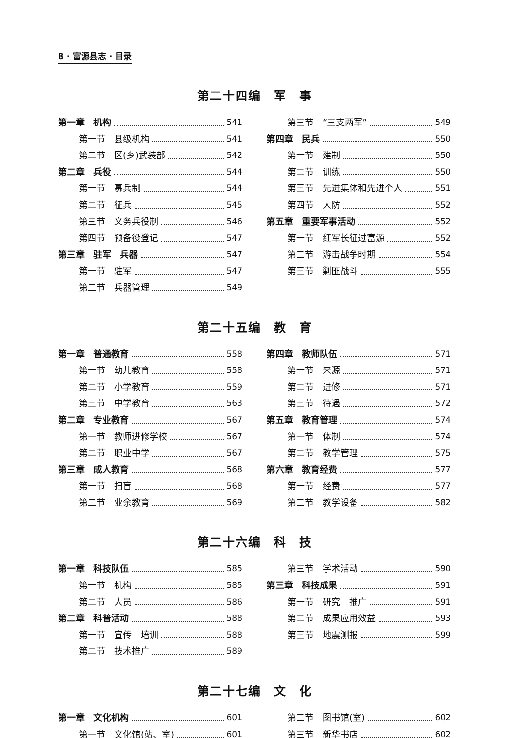8 · 富源县志 · 目录
第二十四编　军　事
第一章　机构 541
第一节　县级机构 541
第二节　区(乡)武装部 542
第二章　兵役 544
第一节　募兵制 544
第二节　征兵 545
第三节　义务兵役制 546
第四节　预备役登记 547
第三章　驻军　兵器 547
第一节　驻军 547
第二节　兵器管理 549
第三节　“三支两军” 549
第四章　民兵 550
第一节　建制 550
第二节　训练 550
第三节　先进集体和先进个人 551
第四节　人防 552
第五章　重要军事活动 552
第一节　红军长征过富源 552
第二节　游击战争时期 554
第三节　剿匪战斗 555
第二十五编　教　育
第一章　普通教育 558
第一节　幼儿教育 558
第二节　小学教育 559
第三节　中学教育 563
第二章　专业教育 567
第一节　教师进修学校 567
第二节　职业中学 567
第三章　成人教育 568
第一节　扫盲 568
第二节　业余教育 569
第四章　教师队伍 571
第一节　来源 571
第二节　进修 571
第三节　待遇 572
第五章　教育管理 574
第一节　体制 574
第二节　教学管理 575
第六章　教育经费 577
第一节　经费 577
第二节　教学设备 582
第二十六编　科　技
第一章　科技队伍 585
第一节　机构 585
第二节　人员 586
第二章　科普活动 588
第一节　宣传　培训 588
第二节　技术推广 589
第三节　学术活动 590
第三章　科技成果 591
第一节　研究　推广 591
第二节　成果应用效益 593
第三节　地震测报 599
第二十七编　文　化
第一章　文化机构 601
第一节　文化馆(站、室) 601
第二节　图书馆(室) 602
第三节　新华书店 602